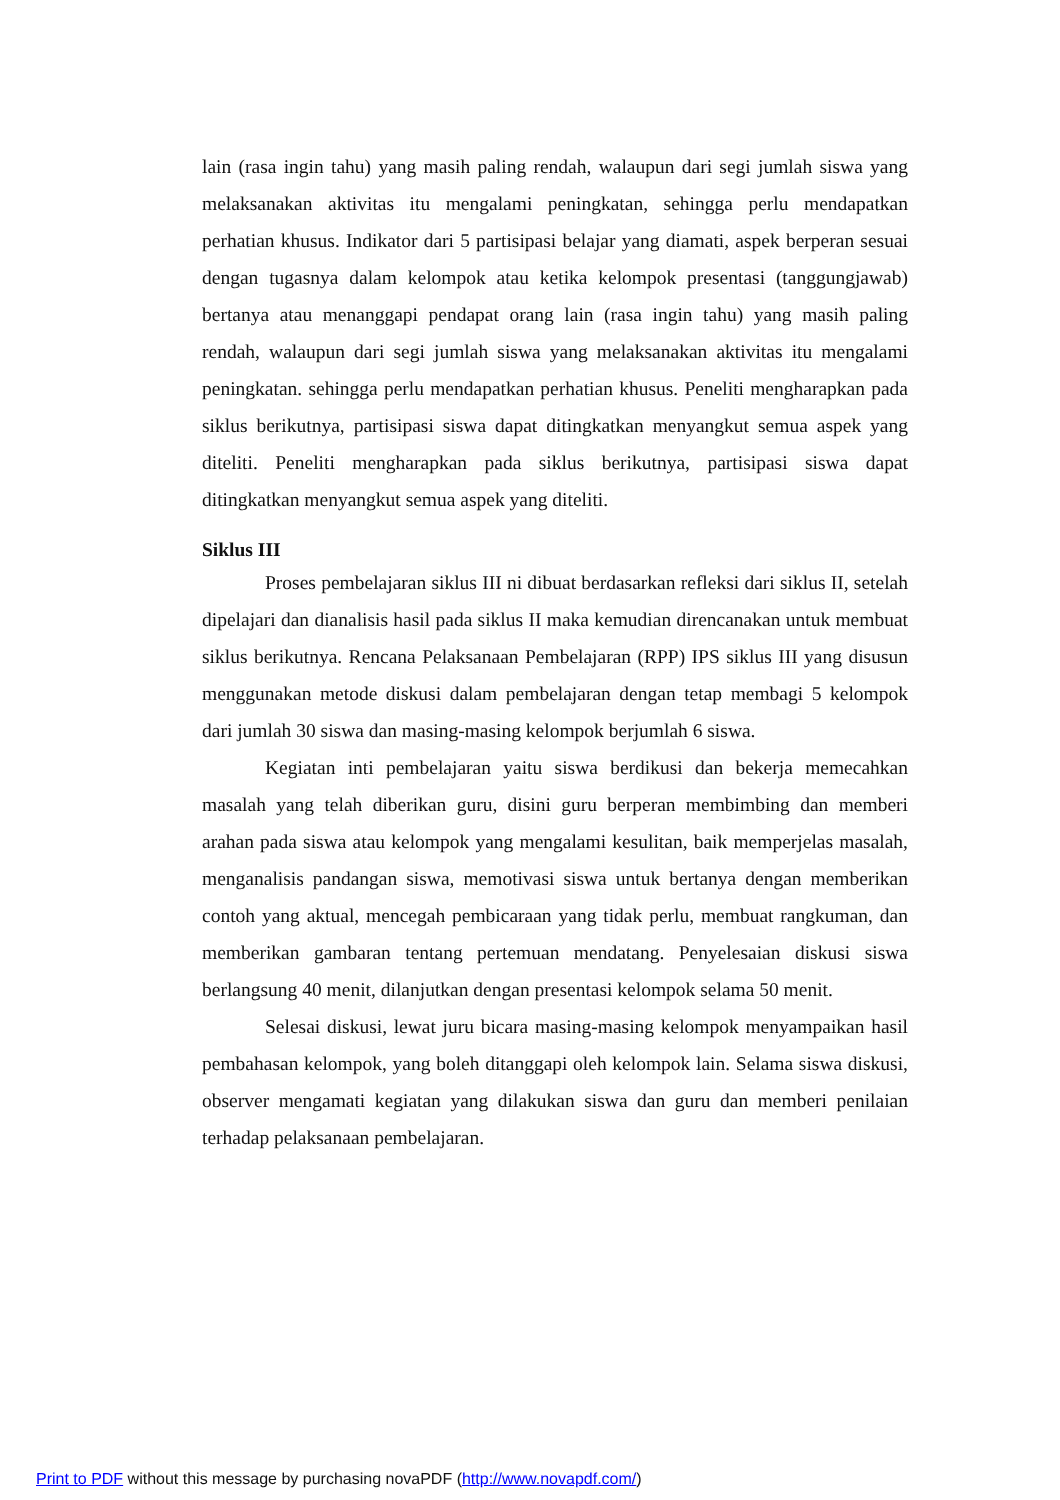lain (rasa ingin tahu) yang masih paling rendah, walaupun dari segi jumlah siswa yang melaksanakan aktivitas itu mengalami peningkatan, sehingga perlu mendapatkan perhatian khusus. Indikator dari 5 partisipasi belajar yang diamati, aspek berperan sesuai dengan tugasnya dalam kelompok atau ketika kelompok presentasi (tanggungjawab) bertanya atau menanggapi pendapat orang lain (rasa ingin tahu) yang masih paling rendah, walaupun dari segi jumlah siswa yang melaksanakan aktivitas itu mengalami peningkatan. sehingga perlu mendapatkan perhatian khusus. Peneliti mengharapkan pada siklus berikutnya, partisipasi siswa dapat ditingkatkan menyangkut semua aspek yang diteliti. Peneliti mengharapkan pada siklus berikutnya, partisipasi siswa dapat ditingkatkan menyangkut semua aspek yang diteliti.
Siklus III
Proses pembelajaran siklus III ni dibuat berdasarkan refleksi dari siklus II, setelah dipelajari dan dianalisis hasil pada siklus II maka kemudian direncanakan untuk membuat siklus berikutnya. Rencana Pelaksanaan Pembelajaran (RPP) IPS siklus III yang disusun menggunakan metode diskusi dalam pembelajaran dengan tetap membagi 5 kelompok dari jumlah 30 siswa dan masing-masing kelompok berjumlah 6 siswa.
Kegiatan inti pembelajaran yaitu siswa berdikusi dan bekerja memecahkan masalah yang telah diberikan guru, disini guru berperan membimbing dan memberi arahan pada siswa atau kelompok yang mengalami kesulitan, baik memperjelas masalah, menganalisis pandangan siswa, memotivasi siswa untuk bertanya dengan memberikan contoh yang aktual, mencegah pembicaraan yang tidak perlu, membuat rangkuman, dan memberikan gambaran tentang pertemuan mendatang. Penyelesaian diskusi siswa berlangsung 40 menit, dilanjutkan dengan presentasi kelompok selama 50 menit.
Selesai diskusi, lewat juru bicara masing-masing kelompok menyampaikan hasil pembahasan kelompok, yang boleh ditanggapi oleh kelompok lain. Selama siswa diskusi, observer mengamati kegiatan yang dilakukan siswa dan guru dan memberi penilaian terhadap pelaksanaan pembelajaran.
Print to PDF without this message by purchasing novaPDF (http://www.novapdf.com/)